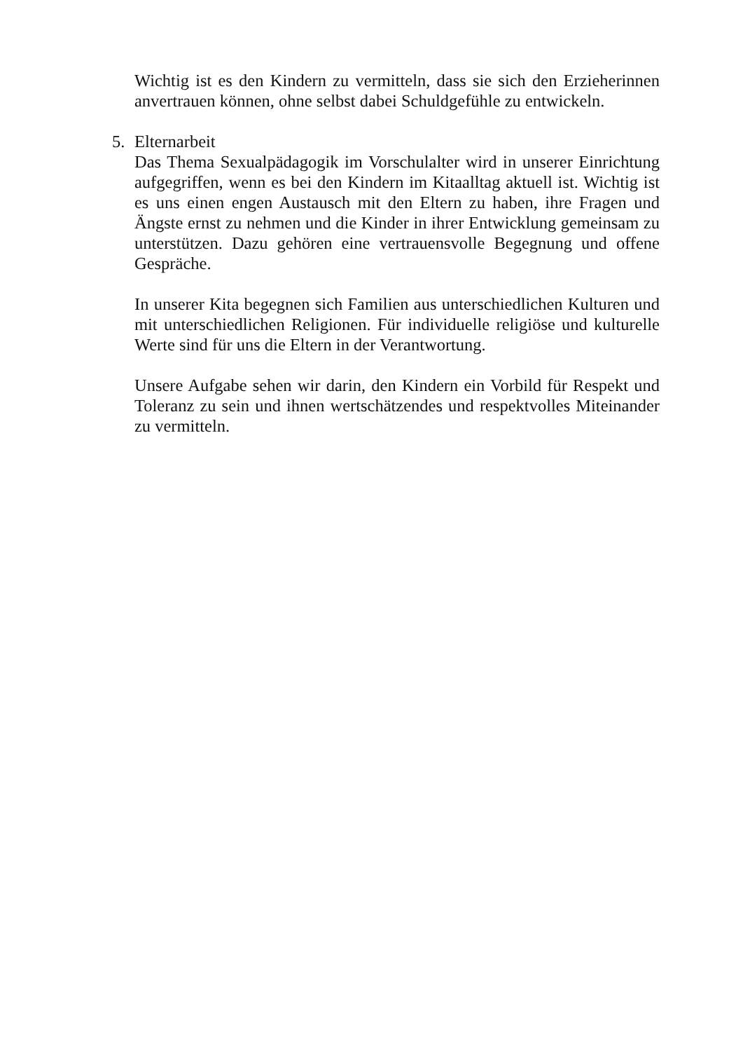Wichtig ist es den Kindern zu vermitteln, dass sie sich den Erzieherinnen anvertrauen können, ohne selbst dabei Schuldgefühle zu entwickeln.
5. Elternarbeit
Das Thema Sexualpädagogik im Vorschulalter wird in unserer Einrichtung aufgegriffen, wenn es bei den Kindern im Kitaalltag aktuell ist. Wichtig ist es uns einen engen Austausch mit den Eltern zu haben, ihre Fragen und Ängste ernst zu nehmen und die Kinder in ihrer Entwicklung gemeinsam zu unterstützen. Dazu gehören eine vertrauensvolle Begegnung und offene Gespräche.
In unserer Kita begegnen sich Familien aus unterschiedlichen Kulturen und mit unterschiedlichen Religionen. Für individuelle religiöse und kulturelle Werte sind für uns die Eltern in der Verantwortung.
Unsere Aufgabe sehen wir darin, den Kindern ein Vorbild für Respekt und Toleranz zu sein und ihnen wertschätzendes und respektvolles Miteinander zu vermitteln.